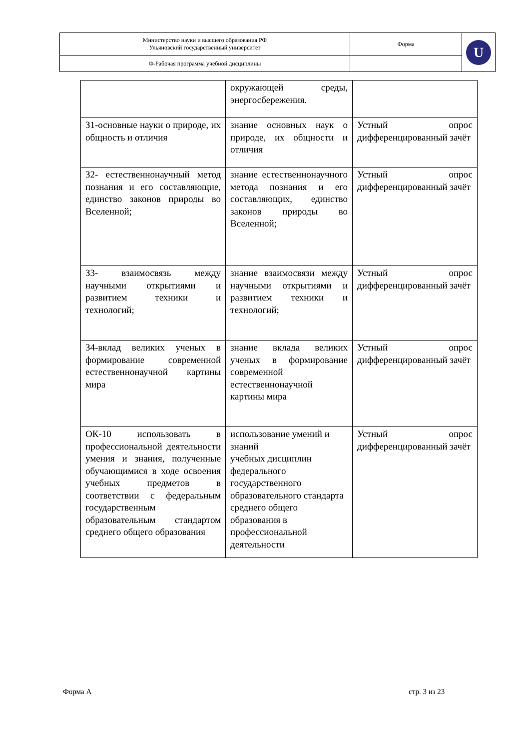| Министерство науки и высшего образования РФ Ульяновский государственный университет | Форма | U |
| Ф-Рабочая программа учебной дисциплины | | |
| | окружающей среды, энергосбережения. | |
| З1-основные науки о природе, их общность и отличия | знание основных наук о природе, их общности и отличия | Устный опрос дифференцированный зачёт |
| З2- естественнонаучный метод познания и его составляющие, единство законов природы во Вселенной; | знание естественнонаучного метода познания и его составляющих, единство законов природы во Вселенной; | Устный опрос дифференцированный зачёт |
| З3- взаимосвязь между научными открытиями и развитием техники и технологий; | знание взаимосвязи между научными открытиями и развитием техники и технологий; | Устный опрос дифференцированный зачёт |
| З4-вклад великих ученых в формирование современной естественнонаучной картины мира | знание вклада великих ученых в формирование современной естественнонаучной картины мира | Устный опрос дифференцированный зачёт |
| ОК-10 использовать в профессиональной деятельности умения и знания, полученные обучающимися в ходе освоения учебных предметов в соответствии с федеральным государственным образовательным стандартом среднего общего образования | использование умений и знаний учебных дисциплин федерального государственного образовательного стандарта среднего общего образования в профессиональной деятельности | Устный опрос дифференцированный зачёт |
Форма А стр. 3 из 23